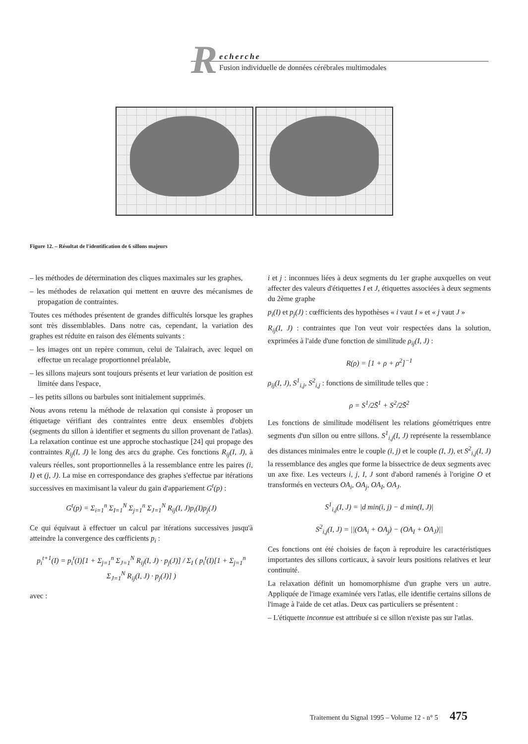R
echerche
Fusion individuelle de données cérébrales multimodales
Figure 12. – Résultat de l'identification de 6 sillons majeurs
– les méthodes de détermination des cliques maximales sur les graphes,
– les méthodes de relaxation qui mettent en œuvre des mécanismes de propagation de contraintes.
Toutes ces méthodes présentent de grandes difficultés lorsque les graphes sont très dissemblables. Dans notre cas, cependant, la variation des graphes est réduite en raison des éléments suivants :
– les images ont un repère commun, celui de Talairach, avec lequel on effectue un recalage proportionnel préalable,
– les sillons majeurs sont toujours présents et leur variation de position est limitée dans l'espace,
– les petits sillons ou barbules sont initialement supprimés.
Nous avons retenu la méthode de relaxation qui consiste à proposer un étiquetage vérifiant des contraintes entre deux ensembles d'objets (segments du sillon à identifier et segments du sillon provenant de l'atlas). La relaxation continue est une approche stochastique [24] qui propage des contraintes R<sub>ij</sub>(I, J) le long des arcs du graphe. Ces fonctions R<sub>ij</sub>(I, J), à valeurs réelles, sont proportionnelles à la ressemblance entre les paires (i, I) et (j, J). La mise en correspondance des graphes s'effectue par itérations successives en maximisant la valeur du gain d'appariement G<sup>t</sup>(p) :
G<sup>t</sup>(p) = Σ<sub>i=1</sub><sup>n</sup> Σ<sub>I=1</sub><sup>N</sup> Σ<sub>j=1</sub><sup>n</sup> Σ<sub>J=1</sub><sup>N</sup> R<sub>ij</sub>(I, J)p<sub>i</sub>(I)p<sub>j</sub>(J)
Ce qui équivaut à effectuer un calcul par itérations successives jusqu'à atteindre la convergence des cœfficients p<sub>i</sub> :
p<sub>i</sub><sup>t+1</sup>(I) = p<sub>i</sub><sup>t</sup>(I)[1 + Σ<sub>j=1</sub><sup>n</sup> Σ<sub>J=1</sub><sup>N</sup> R<sub>ij</sub>(I, J) · p<sub>j</sub>(J)] / Σ<sub>I</sub> ( p<sub>i</sub><sup>t</sup>(I)[1 + Σ<sub>j=1</sub><sup>n</sup> Σ<sub>J=1</sub><sup>N</sup> R<sub>ij</sub>(I, J) · p<sub>j</sub>(J)] )
avec :
i et j : inconnues liées à deux segments du 1er graphe auxquelles on veut affecter des valeurs d'étiquettes I et J, étiquettes associées à deux segments du 2ème graphe
p<sub>i</sub>(I) et p<sub>j</sub>(J) : cœfficients des hypothèses « i vaut I » et « j vaut J »
R<sub>ij</sub>(I, J) : contraintes que l'on veut voir respectées dans la solution, exprimées à l'aide d'une fonction de similitude ρ<sub>ij</sub>(I, J) :
R(ρ) = [1 + ρ + ρ<sup>2</sup>]<sup>−1</sup>
ρ<sub>ij</sub>(I, J), S<sup>1</sup><sub>i,j</sub>, S<sup>2</sup><sub>i,j</sub> : fonctions de similitude telles que :
ρ = S<sup>1</sup>/2S̄<sup>1</sup> + S<sup>2</sup>/2S̄<sup>2</sup>
Les fonctions de similitude modélisent les relations géométriques entre segments d'un sillon ou entre sillons. S<sup>1</sup><sub>i,j</sub>(I, J) représente la ressemblance des distances minimales entre le couple (i, j) et le couple (I, J), et S<sup>2</sup><sub>i,j</sub>(I, J) la ressemblance des angles que forme la bissectrice de deux segments avec un axe fixe. Les vecteurs i, j, I, J sont d'abord ramenés à l'origine O et transformés en vecteurs OA<sub>i</sub>, OA<sub>j</sub>, OA<sub>I</sub>, OA<sub>J</sub>.
S<sup>1</sup><sub>i,j</sub>(I, J) = |d min(i, j) − d min(I, J)|
S<sup>2</sup><sub>i,j</sub>(I, J) = ||(OA<sub>i</sub> + OA<sub>j</sub>) − (OA<sub>I</sub> + OA<sub>J</sub>)||
Ces fonctions ont été choisies de façon à reproduire les caractéristiques importantes des sillons corticaux, à savoir leurs positions relatives et leur continuité.
La relaxation définit un homomorphisme d'un graphe vers un autre. Appliquée de l'image examinée vers l'atlas, elle identifie certains sillons de l'image à l'aide de cet atlas. Deux cas particuliers se présentent :
– L'étiquette inconnue est attribuée si ce sillon n'existe pas sur l'atlas.
Traitement du Signal 1995 – Volume 12 - n° 5 475